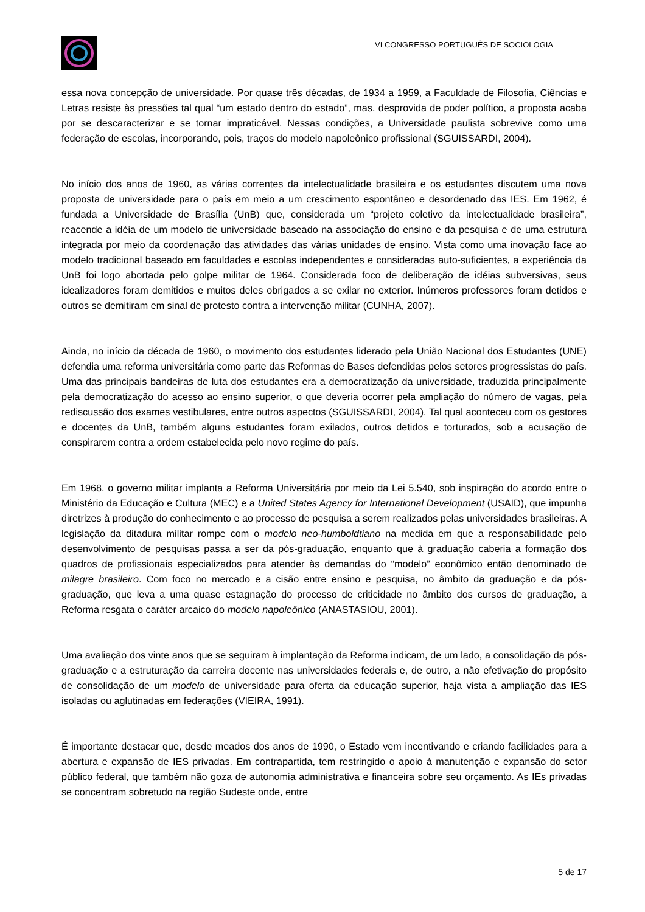VI CONGRESSO PORTUGUÊS DE SOCIOLOGIA
essa nova concepção de universidade. Por quase três décadas, de 1934 a 1959, a Faculdade de Filosofia, Ciências e Letras resiste às pressões tal qual “um estado dentro do estado”, mas, desprovida de poder político, a proposta acaba por se descaracterizar e se tornar impraticável. Nessas condições, a Universidade paulista sobrevive como uma federação de escolas, incorporando, pois, traços do modelo napoleônico profissional (SGUISSARDI, 2004).
No início dos anos de 1960, as várias correntes da intelectualidade brasileira e os estudantes discutem uma nova proposta de universidade para o país em meio a um crescimento espontâneo e desordenado das IES. Em 1962, é fundada a Universidade de Brasília (UnB) que, considerada um “projeto coletivo da intelectualidade brasileira”, reacende a idéia de um modelo de universidade baseado na associação do ensino e da pesquisa e de uma estrutura integrada por meio da coordenação das atividades das várias unidades de ensino. Vista como uma inovação face ao modelo tradicional baseado em faculdades e escolas independentes e consideradas auto-suficientes, a experiência da UnB foi logo abortada pelo golpe militar de 1964. Considerada foco de deliberação de idéias subversivas, seus idealizadores foram demitidos e muitos deles obrigados a se exilar no exterior. Inúmeros professores foram detidos e outros se demitiram em sinal de protesto contra a intervenção militar (CUNHA, 2007).
Ainda, no início da década de 1960, o movimento dos estudantes liderado pela União Nacional dos Estudantes (UNE) defendia uma reforma universitária como parte das Reformas de Bases defendidas pelos setores progressistas do país. Uma das principais bandeiras de luta dos estudantes era a democratização da universidade, traduzida principalmente pela democratização do acesso ao ensino superior, o que deveria ocorrer pela ampliação do número de vagas, pela rediscussão dos exames vestibulares, entre outros aspectos (SGUISSARDI, 2004). Tal qual aconteceu com os gestores e docentes da UnB, também alguns estudantes foram exilados, outros detidos e torturados, sob a acusação de conspirarem contra a ordem estabelecida pelo novo regime do país.
Em 1968, o governo militar implanta a Reforma Universitária por meio da Lei 5.540, sob inspiração do acordo entre o Ministério da Educação e Cultura (MEC) e a United States Agency for International Development (USAID), que impunha diretrizes à produção do conhecimento e ao processo de pesquisa a serem realizados pelas universidades brasileiras. A legislação da ditadura militar rompe com o modelo neo-humboldtiano na medida em que a responsabilidade pelo desenvolvimento de pesquisas passa a ser da pós-graduação, enquanto que à graduação caberia a formação dos quadros de profissionais especializados para atender às demandas do “modelo” econômico então denominado de milagre brasileiro. Com foco no mercado e a cisão entre ensino e pesquisa, no âmbito da graduação e da pós-graduação, que leva a uma quase estagnação do processo de criticidade no âmbito dos cursos de graduação, a Reforma resgata o caráter arcaico do modelo napoleônico (ANASTASIOU, 2001).
Uma avaliação dos vinte anos que se seguiram à implantação da Reforma indicam, de um lado, a consolidação da pós-graduação e a estruturação da carreira docente nas universidades federais e, de outro, a não efetivação do propósito de consolidação de um modelo de universidade para oferta da educação superior, haja vista a ampliação das IES isoladas ou aglutinadas em federações (VIEIRA, 1991).
É importante destacar que, desde meados dos anos de 1990, o Estado vem incentivando e criando facilidades para a abertura e expansão de IES privadas. Em contrapartida, tem restringido o apoio à manutenção e expansão do setor público federal, que também não goza de autonomia administrativa e financeira sobre seu orçamento. As IEs privadas se concentram sobretudo na região Sudeste onde, entre
5 de 17